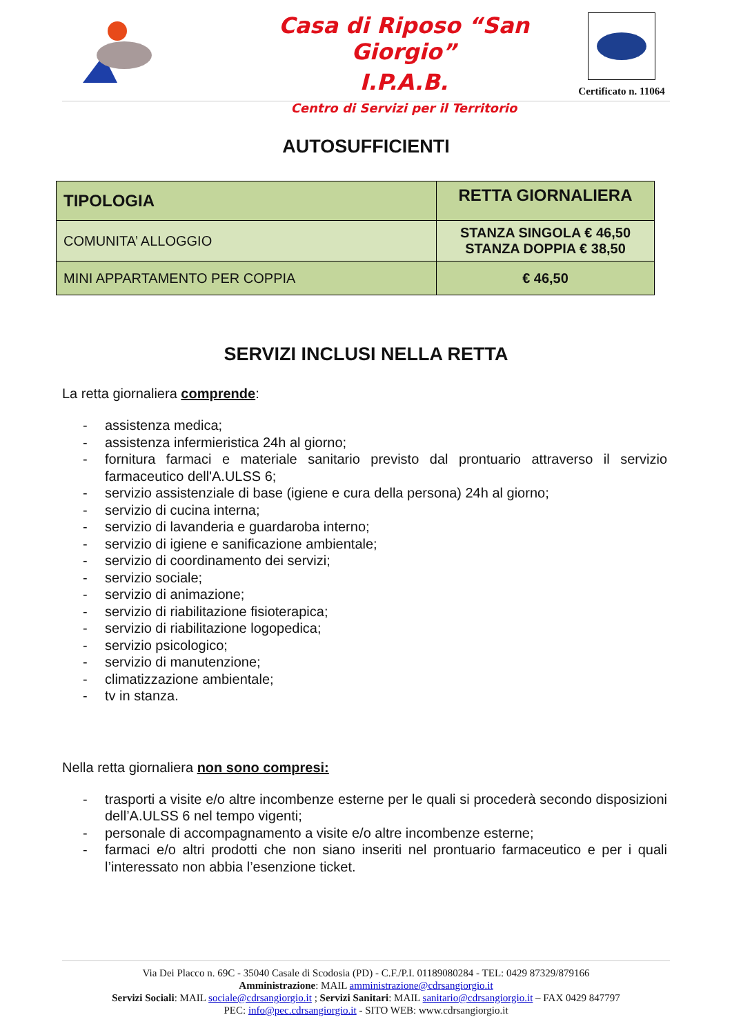Casa di Riposo “San Giorgio”
I.P.A.B.
Centro di Servizi per il Territorio
Certificato n. 11064
AUTOSUFFICIENTI
| TIPOLOGIA | RETTA GIORNALIERA |
| --- | --- |
| COMUNITA’ ALLOGGIO | STANZA SINGOLA € 46,50 STANZA DOPPIA € 38,50 |
| MINI APPARTAMENTO PER COPPIA | € 46,50 |
SERVIZI INCLUSI NELLA RETTA
La retta giornaliera comprende:
- assistenza medica;
- assistenza infermieristica 24h al giorno;
- fornitura farmaci e materiale sanitario previsto dal prontuario attraverso il servizio farmaceutico dell'A.ULSS 6;
- servizio assistenziale di base (igiene e cura della persona) 24h al giorno;
- servizio di cucina interna;
- servizio di lavanderia e guardaroba interno;
- servizio di igiene e sanificazione ambientale;
- servizio di coordinamento dei servizi;
- servizio sociale;
- servizio di animazione;
- servizio di riabilitazione fisioterapica;
- servizio di riabilitazione logopedica;
- servizio psicologico;
- servizio di manutenzione;
- climatizzazione ambientale;
- tv in stanza.
Nella retta giornaliera non sono compresi:
- trasporti a visite e/o altre incombenze esterne per le quali si procederà secondo disposizioni dell’A.ULSS 6 nel tempo vigenti;
- personale di accompagnamento a visite e/o altre incombenze esterne;
- farmaci e/o altri prodotti che non siano inseriti nel prontuario farmaceutico e per i quali l’interessato non abbia l’esenzione ticket.
Via Dei Placco n. 69C - 35040 Casale di Scodosia (PD) - C.F./P.I. 01189080284 - TEL: 0429 87329/879166
Amministrazione: MAIL amministrazione@cdrsangiorgio.it
Servizi Sociali: MAIL sociale@cdrsangiorgio.it ; Servizi Sanitari: MAIL sanitario@cdrsangiorgio.it – FAX 0429 847797
PEC: info@pec.cdrsangiorgio.it - SITO WEB: www.cdrsangiorgio.it